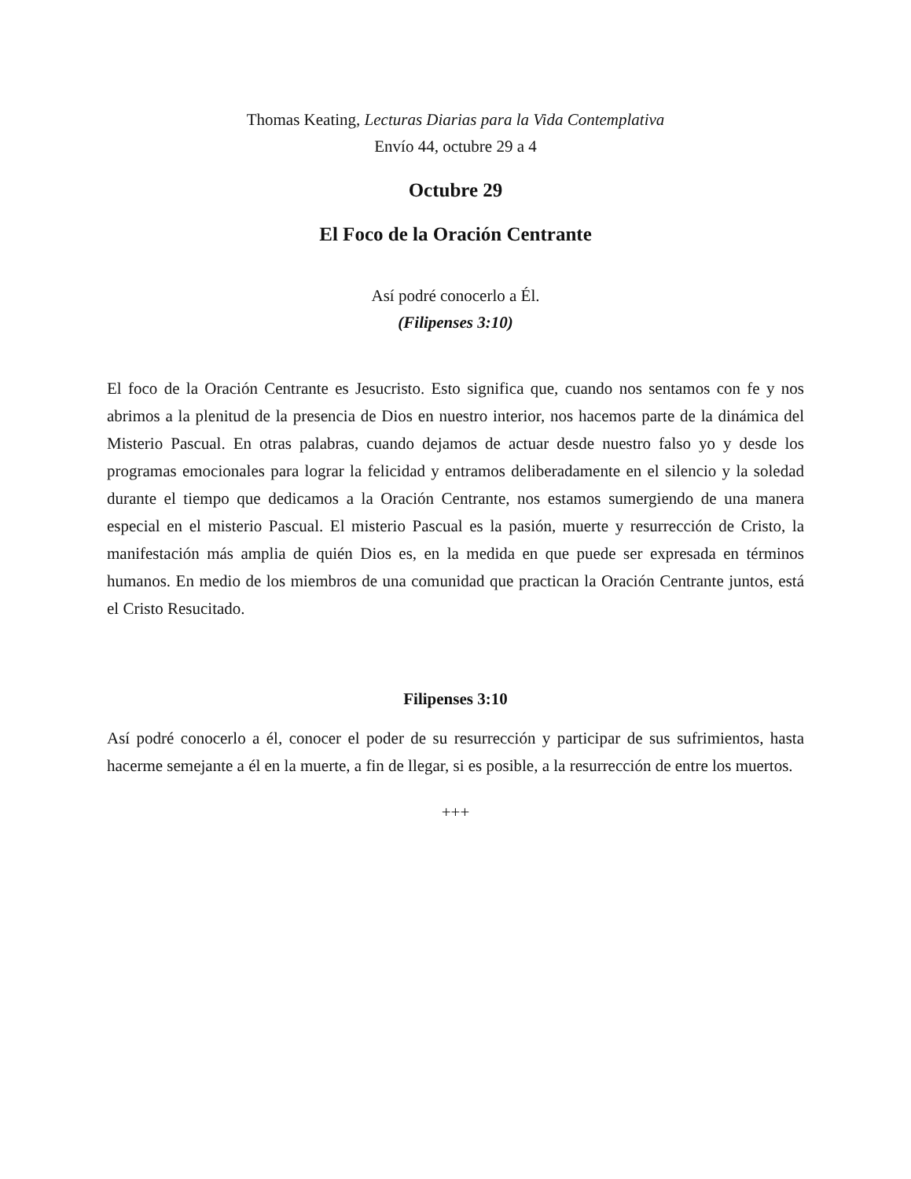Thomas Keating, Lecturas Diarias para la Vida Contemplativa
Envío 44, octubre 29 a 4
Octubre 29
El Foco de la Oración Centrante
Así podré conocerlo a Él.
(Filipenses 3:10)
El foco de la Oración Centrante es Jesucristo. Esto significa que, cuando nos sentamos con fe y nos abrimos a la plenitud de la presencia de Dios en nuestro interior, nos hacemos parte de la dinámica del Misterio Pascual. En otras palabras, cuando dejamos de actuar desde nuestro falso yo y desde los programas emocionales para lograr la felicidad y entramos deliberadamente en el silencio y la soledad durante el tiempo que dedicamos a la Oración Centrante, nos estamos sumergiendo de una manera especial en el misterio Pascual. El misterio Pascual es la pasión, muerte y resurrección de Cristo, la manifestación más amplia de quién Dios es, en la medida en que puede ser expresada en términos humanos. En medio de los miembros de una comunidad que practican la Oración Centrante juntos, está el Cristo Resucitado.
Filipenses 3:10
Así podré conocerlo a él, conocer el poder de su resurrección y participar de sus sufrimientos, hasta hacerme semejante a él en la muerte, a fin de llegar, si es posible, a la resurrección de entre los muertos.
+++